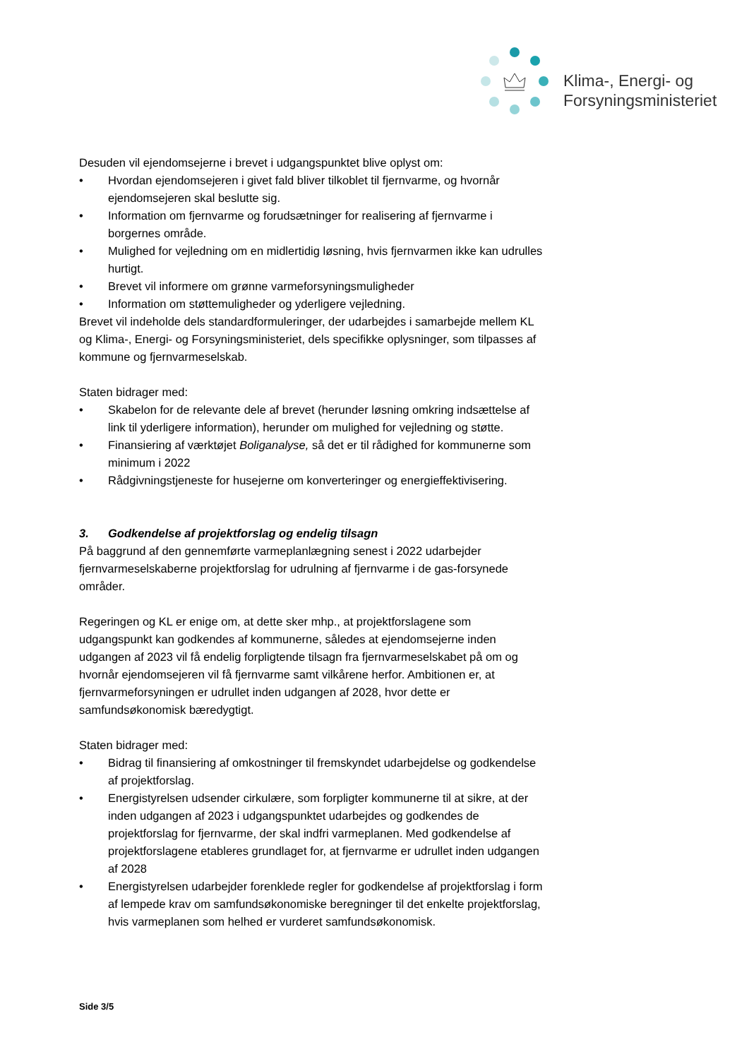Klima-, Energi- og
Forsyningsministeriet
Desuden vil ejendomsejerne i brevet i udgangspunktet blive oplyst om:
• Hvordan ejendomsejeren i givet fald bliver tilkoblet til fjernvarme, og hvornår ejendomsejeren skal beslutte sig.
• Information om fjernvarme og forudsætninger for realisering af fjernvarme i borgernes område.
• Mulighed for vejledning om en midlertidig løsning, hvis fjernvarmen ikke kan udrulles hurtigt.
• Brevet vil informere om grønne varmeforsyningsmuligheder
• Information om støttemuligheder og yderligere vejledning.
Brevet vil indeholde dels standardformuleringer, der udarbejdes i samarbejde mellem KL og Klima-, Energi- og Forsyningsministeriet, dels specifikke oplysninger, som tilpasses af kommune og fjernvarmeselskab.
Staten bidrager med:
• Skabelon for de relevante dele af brevet (herunder løsning omkring indsættelse af link til yderligere information), herunder om mulighed for vejledning og støtte.
• Finansiering af værktøjet Boliganalyse, så det er til rådighed for kommunerne som minimum i 2022
• Rådgivningstjeneste for husejerne om konverteringer og energieffektivisering.
3. Godkendelse af projektforslag og endelig tilsagn
På baggrund af den gennemførte varmeplanlægning senest i 2022 udarbejder fjernvarmeselskaberne projektforslag for udrulning af fjernvarme i de gas-forsynede områder.
Regeringen og KL er enige om, at dette sker mhp., at projektforslagene som udgangspunkt kan godkendes af kommunerne, således at ejendomsejerne inden udgangen af 2023 vil få endelig forpligtende tilsagn fra fjernvarmeselskabet på om og hvornår ejendomsejeren vil få fjernvarme samt vilkårene herfor. Ambitionen er, at fjernvarmeforsyningen er udrullet inden udgangen af 2028, hvor dette er samfundsøkonomisk bæredygtigt.
Staten bidrager med:
• Bidrag til finansiering af omkostninger til fremskyndet udarbejdelse og godkendelse af projektforslag.
• Energistyrelsen udsender cirkulære, som forpligter kommunerne til at sikre, at der inden udgangen af 2023 i udgangspunktet udarbejdes og godkendes de projektforslag for fjernvarme, der skal indfri varmeplanen. Med godkendelse af projektforslagene etableres grundlaget for, at fjernvarme er udrullet inden udgangen af 2028
• Energistyrelsen udarbejder forenklede regler for godkendelse af projektforslag i form af lempede krav om samfundsøkonomiske beregninger til det enkelte projektforslag, hvis varmeplanen som helhed er vurderet samfundsøkonomisk.
Side 3/5